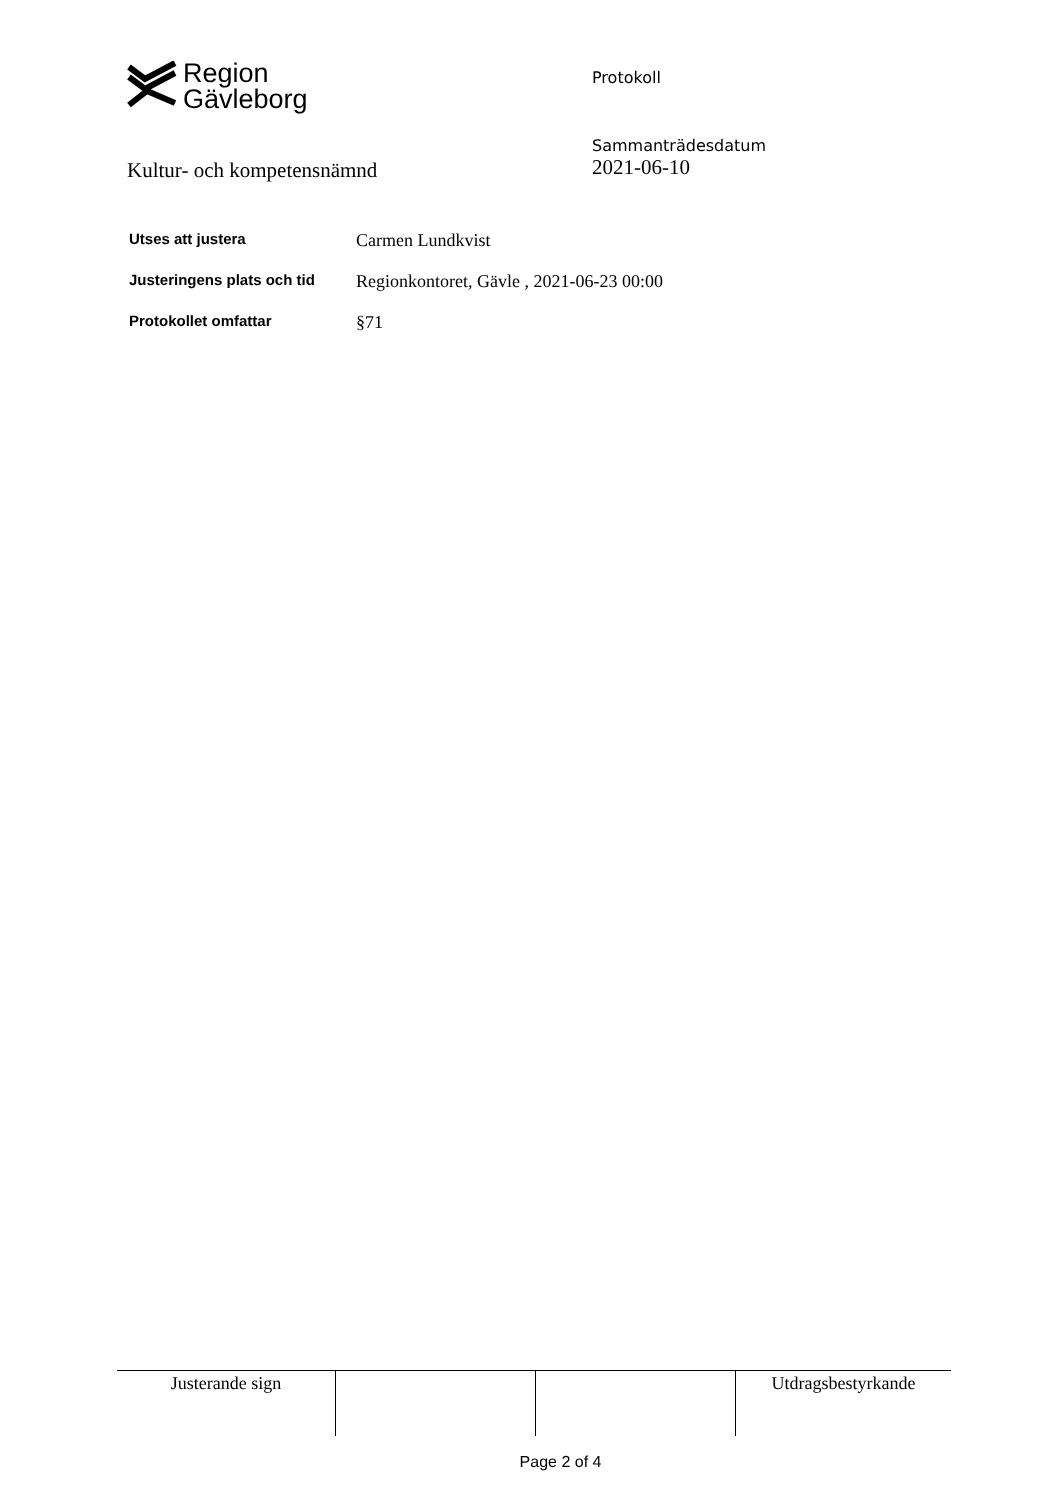Region
Gävleborg
Protokoll
Kultur- och kompetensnämnd
Sammanträdesdatum
2021-06-10
| Utses att justera | Carmen Lundkvist |
| Justeringens plats och tid | Regionkontoret, Gävle , 2021-06-23 00:00 |
| Protokollet omfattar | §71 |
| Justerande sign | | | Utdragsbestyrkande |
Page 2 of 4